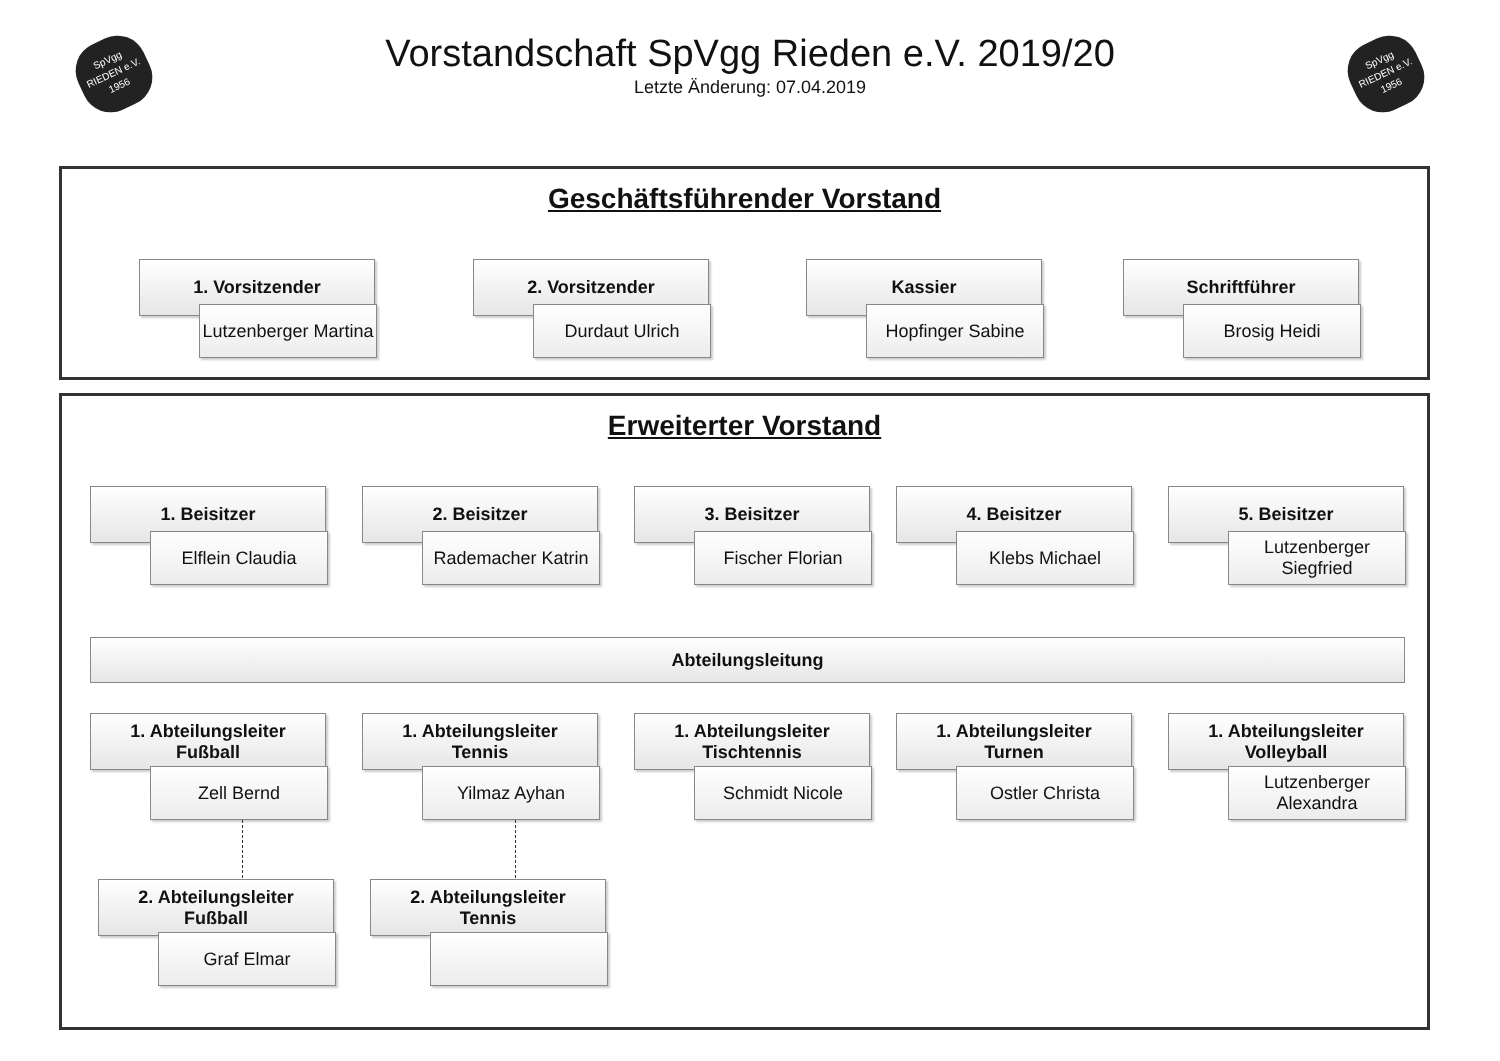SpVgg
RIEDEN e.V.
1956
SpVgg
RIEDEN e.V.
1956
Vorstandschaft SpVgg Rieden e.V. 2019/20
Letzte Änderung: 07.04.2019
Geschäftsführender Vorstand
1. Vorsitzender
Lutzenberger Martina
2. Vorsitzender
Durdaut Ulrich
Kassier
Hopfinger Sabine
Schriftführer
Brosig Heidi
Erweiterter Vorstand
1. Beisitzer
Elflein Claudia
2. Beisitzer
Rademacher Katrin
3. Beisitzer
Fischer Florian
4. Beisitzer
Klebs Michael
5. Beisitzer
Lutzenberger Siegfried
Abteilungsleitung
1. Abteilungsleiter
Fußball
Zell Bernd
1. Abteilungsleiter
Tennis
Yilmaz Ayhan
1. Abteilungsleiter
Tischtennis
Schmidt Nicole
1. Abteilungsleiter
Turnen
Ostler Christa
1. Abteilungsleiter
Volleyball
Lutzenberger Alexandra
2. Abteilungsleiter
Fußball
Graf Elmar
2. Abteilungsleiter
Tennis